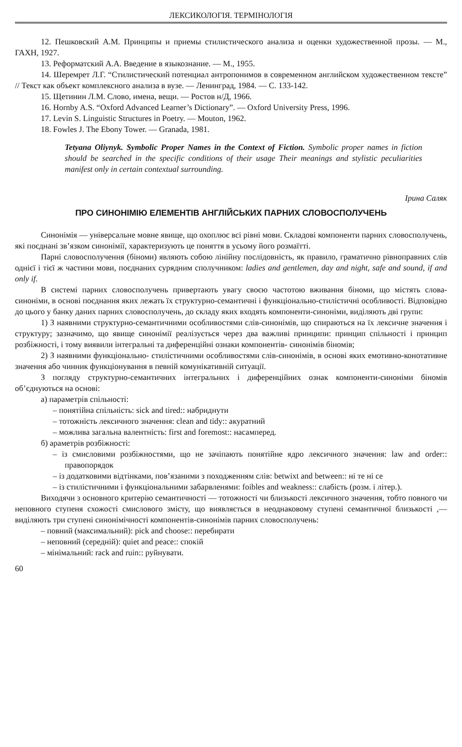ЛЕКСИКОЛОГІЯ. ТЕРМІНОЛОГІЯ
12. Пешковский А.М. Принципы и приемы стилистического анализа и оценки художественной прозы. — М., ГАХН, 1927.
13. Реформатский А.А. Введение в языкознание. — М., 1955.
14. Шеремрет Л.Г. “Стилистический потенциал антропонимов в современном английском художественном тексте” // Текст как объект комплексного анализа в вузе. — Ленинград, 1984. — С. 133-142.
15. Щетинин Л.М. Слово, имена, вещи. — Ростов н/Д, 1966.
16. Hornby A.S. “Oxford Advanced Learner’s Dictionary”. — Oxford University Press, 1996.
17. Levin S. Linguistic Structures in Poetry. — Mouton, 1962.
18. Fowles J. The Ebony Tower. — Granada, 1981.
Tetyana Oliynyk. Symbolic Proper Names in the Context of Fiction. Symbolic proper names in fiction should be searched in the specific conditions of their usage Their meanings and stylistic peculiarities manifest only in certain contextual surrounding.
Ірина Саляк
ПРО СИНОНІМІЮ ЕЛЕМЕНТІВ АНГЛІЙСЬКИХ ПАРНИХ СЛОВОСПОЛУЧЕНЬ
Синонімія — універсальне мовне явище, що охоплює всі рівні мови. Складові компоненти парних словосполучень, які поєднані зв’язком синонімії, характеризують це поняття в усьому його розмаїтті.
Парні словосполучення (біноми) являють собою лінійну послідовність, як правило, граматично рівноправних слів однієї і тієї ж частини мови, поєднаних сурядним сполучником: ladies and gentlemen, day and night, safe and sound, if and only if.
В системі парних словосполучень привертають увагу своєю частотою вживання біноми, що містять слова-синоніми, в основі поєднання яких лежать їх структурно-семантичні і функціонально-стилістичні особливості. Відповідно до цього у банку даних парних словосполучень, до складу яких входять компоненти-синоніми, виділяють дві групи:
1) З наявними структурно-семантичними особливостями слів-синонімів, що спираються на їх лексичне значення і структуру; зазначимо, що явище синонімії реалізується через два важливі принципи: принцип спільності і принцип розбіжності, і тому виявили інтегральні та диференційні ознаки компонентів- синонімів біномів;
2) З наявними функціонально- стилістичними особливостями слів-синонімів, в основі яких емотивно-конотативне значення або чинник функціонування в певній комунікативній ситуації.
З погляду структурно-семантичних інтегральних і диференційних ознак компоненти-синоніми біномів об’єднуються на основі:
а) параметрів спільності:
– понятійна спільність: sick and tired:: набриднути
– тотожність лексичного значення: clean and tidy:: акуратний
– можлива загальна валентність: first and foremost:: насамперед.
б) араметрів розбіжності:
– із смисловими розбіжностями, що не зачіпають понятійне ядро лексичного значення: law and order:: правопорядок
– із додатковими відтінками, пов’язаними з походженням слів: betwixt and between:: ні те ні се
– із стилістичними і функціональними забарвленями: foibles and weakness:: слабість (розм. і літер.).
Виходячи з основного критерію семантичності — тотожності чи близькості лексичного значення, тобто повного чи неповного ступеня схожості смислового змісту, що виявляється в неоднаковому ступені семантичної близькості ,— виділяють три ступені синонімічності компонентів-синонімів парних словосполучень:
– повний (максимальний): pick and choose:: перебирати
– неповний (середній): quiet and peace:: спокій
– мінімальний: rack and ruin:: руйнувати.
60